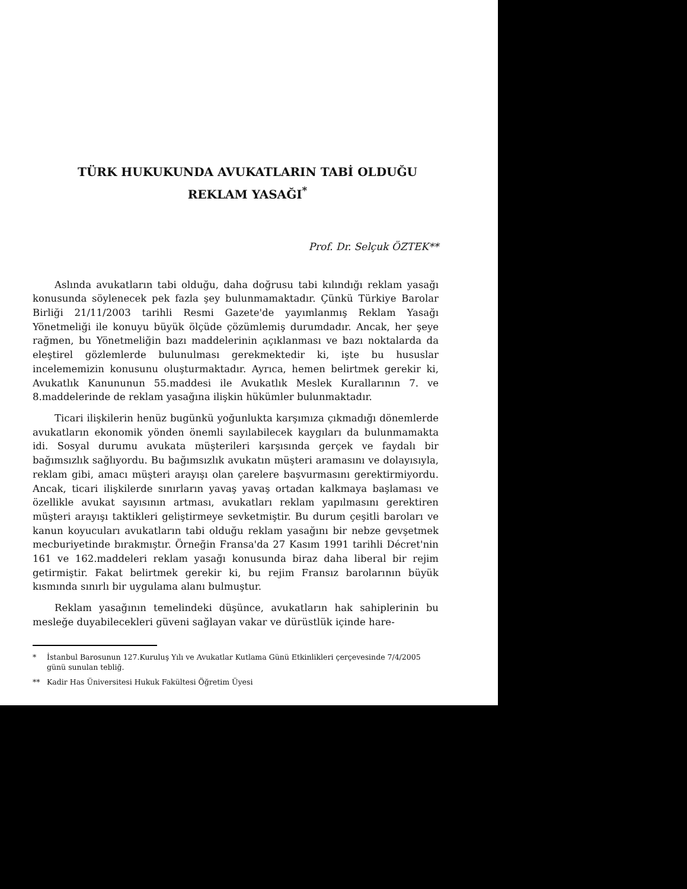TÜRK HUKUKUNDA AVUKATLARIN TABİ OLDUĞU
REKLAM YASAĞI<sup>*</sup>
Prof. Dr. Selçuk ÖZTEK**
Aslında avukatların tabi olduğu, daha doğrusu tabi kılındığı reklam yasağı konusunda söylenecek pek fazla şey bulunmamaktadır. Çünkü Türkiye Barolar Birliği 21/11/2003 tarihli Resmi Gazete'de yayımlanmış Reklam Yasağı Yönetmeliği ile konuyu büyük ölçüde çözümlemiş durumdadır. Ancak, her şeye rağmen, bu Yönetmeliğin bazı maddelerinin açıklanması ve bazı noktalarda da eleştirel gözlemlerde bulunulması gerekmektedir ki, işte bu hususlar incelememizin konusunu oluşturmaktadır. Ayrıca, hemen belirtmek gerekir ki, Avukatlık Kanununun 55.maddesi ile Avukatlık Meslek Kurallarının 7. ve 8.maddelerinde de reklam yasağına ilişkin hükümler bulunmaktadır.
Ticari ilişkilerin henüz bugünkü yoğunlukta karşımıza çıkmadığı dönemlerde avukatların ekonomik yönden önemli sayılabilecek kaygıları da bulunmamakta idi. Sosyal durumu avukata müşterileri karşısında gerçek ve faydalı bir bağımsızlık sağlıyordu. Bu bağımsızlık avukatın müşteri aramasını ve dolayısıyla, reklam gibi, amacı müşteri arayışı olan çarelere başvurmasını gerektirmiyordu. Ancak, ticari ilişkilerde sınırların yavaş yavaş ortadan kalkmaya başlaması ve özellikle avukat sayısının artması, avukatları reklam yapılmasını gerektiren müşteri arayışı taktikleri geliştirmeye sevketmiştir. Bu durum çeşitli baroları ve kanun koyucuları avukatların tabi olduğu reklam yasağını bir nebze gevşetmek mecburiyetinde bırakmıştır. Örneğin Fransa'da 27 Kasım 1991 tarihli Décret'nin 161 ve 162.maddeleri reklam yasağı konusunda biraz daha liberal bir rejim getirmiştir. Fakat belirtmek gerekir ki, bu rejim Fransız barolarının büyük kısmında sınırlı bir uygulama alanı bulmuştur.
Reklam yasağının temelindeki düşünce, avukatların hak sahiplerinin bu mesleğe duyabilecekleri güveni sağlayan vakar ve dürüstlük içinde hare-
* İstanbul Barosunun 127.Kuruluş Yılı ve Avukatlar Kutlama Günü Etkinlikleri çerçevesinde 7/4/2005 günü sunulan tebliğ.
** Kadir Has Üniversitesi Hukuk Fakültesi Öğretim Üyesi